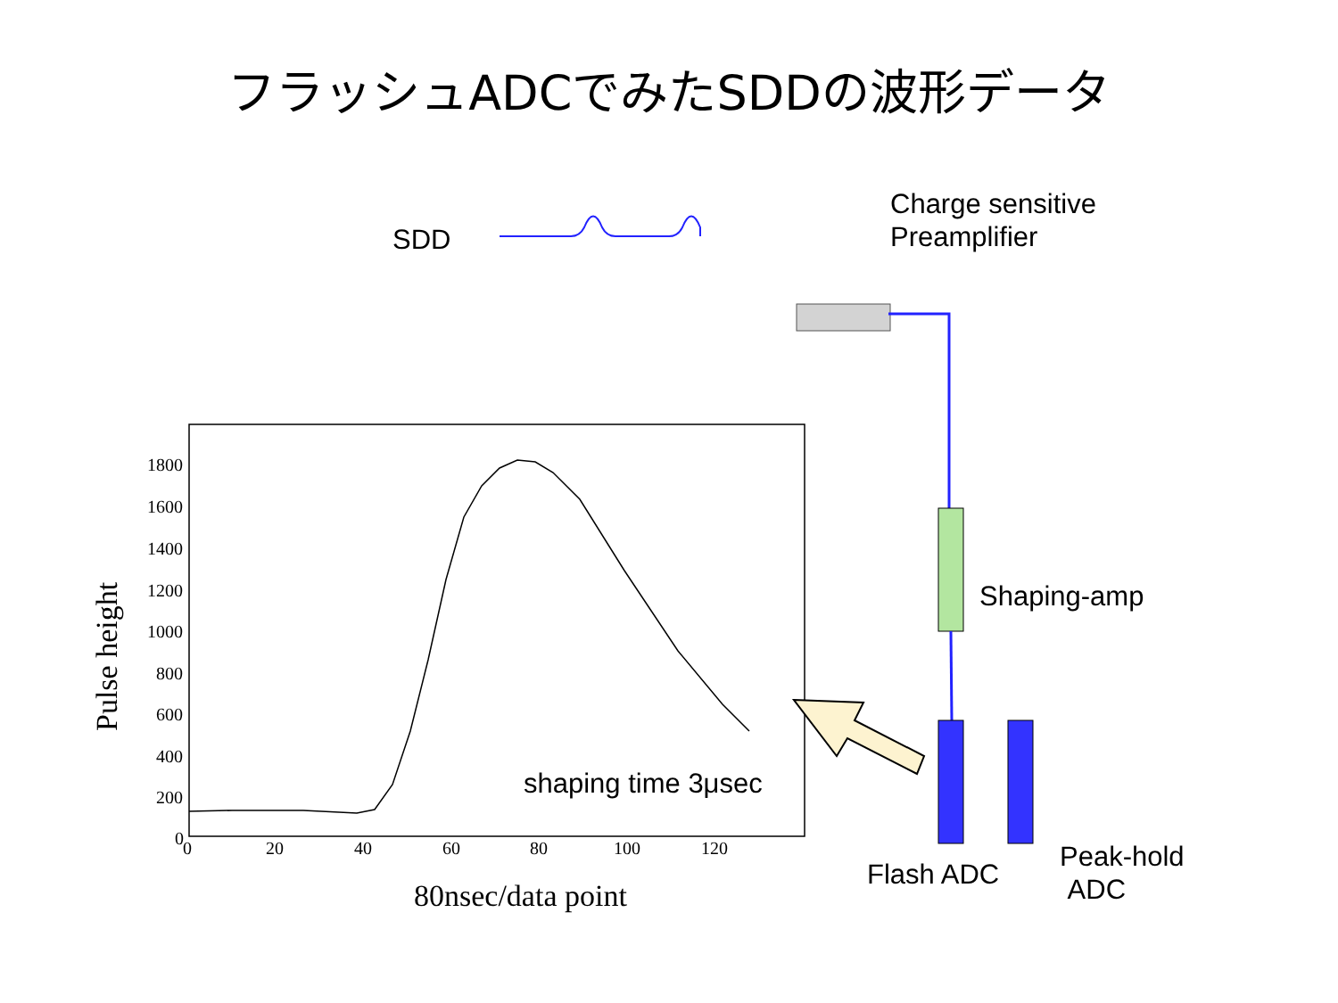フラッシュADCでみたSDDの波形データ
1800
1600
1400
1200
1000
800
600
400
200
0
0
20
40
60
80
100
120
SDD
Charge sensitive
Preamplifier
Shaping-amp
shaping time 3μsec
Flash ADC
Peak-hold
ADC
80nsec/data point
Pulse height